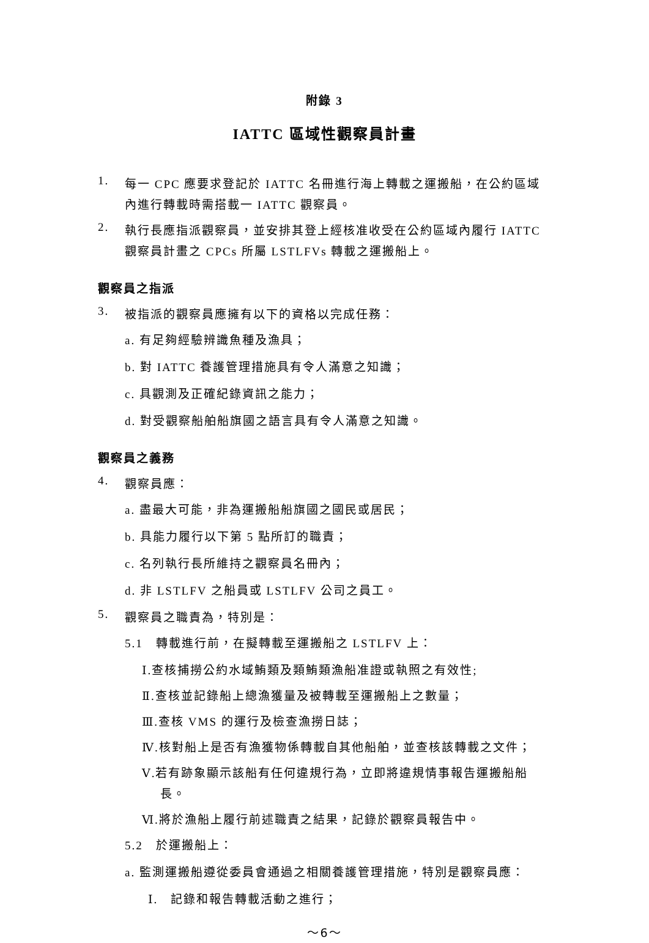附錄 3
IATTC 區域性觀察員計畫
1.
每一 CPC 應要求登記於 IATTC 名冊進行海上轉載之運搬船，在公約區域內進行轉載時需搭載一 IATTC 觀察員。
2.
執行長應指派觀察員，並安排其登上經核准收受在公約區域內履行 IATTC 觀察員計畫之 CPCs 所屬 LSTLFVs 轉載之運搬船上。
觀察員之指派
3.
被指派的觀察員應擁有以下的資格以完成任務：
a. 有足夠經驗辨識魚種及漁具；
b. 對 IATTC 養護管理措施具有令人滿意之知識；
c. 具觀測及正確紀錄資訊之能力；
d. 對受觀察船舶船旗國之語言具有令人滿意之知識。
觀察員之義務
4.
觀察員應：
a. 盡最大可能，非為運搬船船旗國之國民或居民；
b. 具能力履行以下第 5 點所訂的職責；
c. 名列執行長所維持之觀察員名冊內；
d. 非 LSTLFV 之船員或 LSTLFV 公司之員工。
5.
觀察員之職責為，特別是：
5.1　轉載進行前，在擬轉載至運搬船之 LSTLFV 上：
Ⅰ.查核捕撈公約水域鮪類及類鮪類漁船准證或執照之有效性;
Ⅱ.查核並記錄船上總漁獲量及被轉載至運搬船上之數量；
Ⅲ.查核 VMS 的運行及檢查漁撈日誌；
Ⅳ.核對船上是否有漁獲物係轉載自其他船舶，並查核該轉載之文件；
Ⅴ.若有跡象顯示該船有任何違規行為，立即將違規情事報告運搬船船長。
Ⅵ.將於漁船上履行前述職責之結果，記錄於觀察員報告中。
5.2　於運搬船上：
a. 監測運搬船遵從委員會通過之相關養護管理措施，特別是觀察員應：
Ⅰ.　記錄和報告轉載活動之進行；
～6～